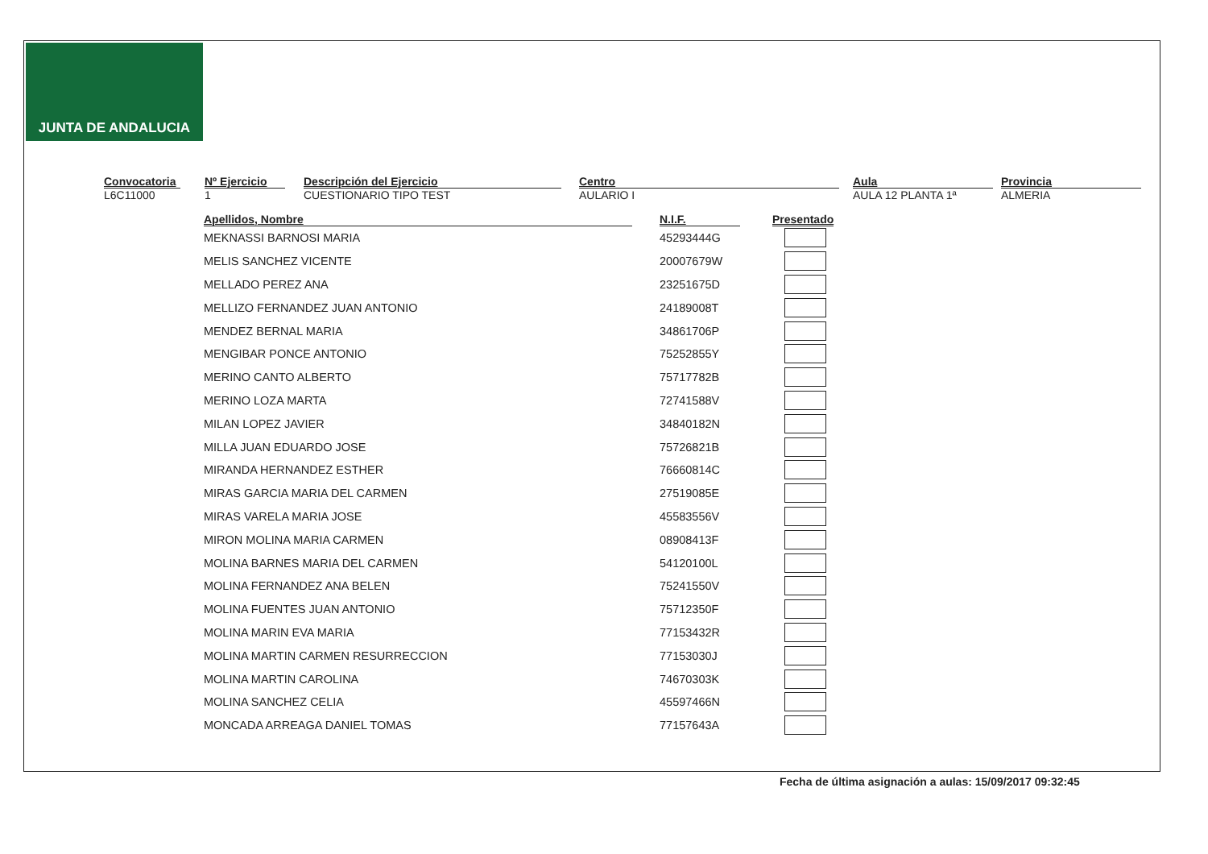JUNTA DE ANDALUCIA
Convocatoria
L6C11000
Nº Ejercicio
1
Descripción del Ejercicio
CUESTIONARIO TIPO TEST
Centro
AULARIO I
Aula
AULA 12 PLANTA 1ª
Provincia
ALMERIA
| Apellidos, Nombre | | N.I.F. | | Presentado |
| --- | --- | --- | --- | --- |
| MEKNASSI BARNOSI MARIA | | 45293444G | | |
| MELIS SANCHEZ VICENTE | | 20007679W | | |
| MELLADO PEREZ ANA | | 23251675D | | |
| MELLIZO FERNANDEZ JUAN ANTONIO | | 24189008T | | |
| MENDEZ BERNAL MARIA | | 34861706P | | |
| MENGIBAR PONCE ANTONIO | | 75252855Y | | |
| MERINO CANTO ALBERTO | | 75717782B | | |
| MERINO LOZA MARTA | | 72741588V | | |
| MILAN LOPEZ JAVIER | | 34840182N | | |
| MILLA JUAN EDUARDO JOSE | | 75726821B | | |
| MIRANDA HERNANDEZ ESTHER | | 76660814C | | |
| MIRAS GARCIA MARIA DEL CARMEN | | 27519085E | | |
| MIRAS VARELA MARIA JOSE | | 45583556V | | |
| MIRON MOLINA MARIA CARMEN | | 08908413F | | |
| MOLINA BARNES MARIA DEL CARMEN | | 54120100L | | |
| MOLINA FERNANDEZ ANA BELEN | | 75241550V | | |
| MOLINA FUENTES JUAN ANTONIO | | 75712350F | | |
| MOLINA MARIN EVA MARIA | | 77153432R | | |
| MOLINA MARTIN CARMEN RESURRECCION | | 77153030J | | |
| MOLINA MARTIN CAROLINA | | 74670303K | | |
| MOLINA SANCHEZ CELIA | | 45597466N | | |
| MONCADA ARREAGA DANIEL TOMAS | | 77157643A | | |
Fecha de última asignación a aulas: 15/09/2017 09:32:45